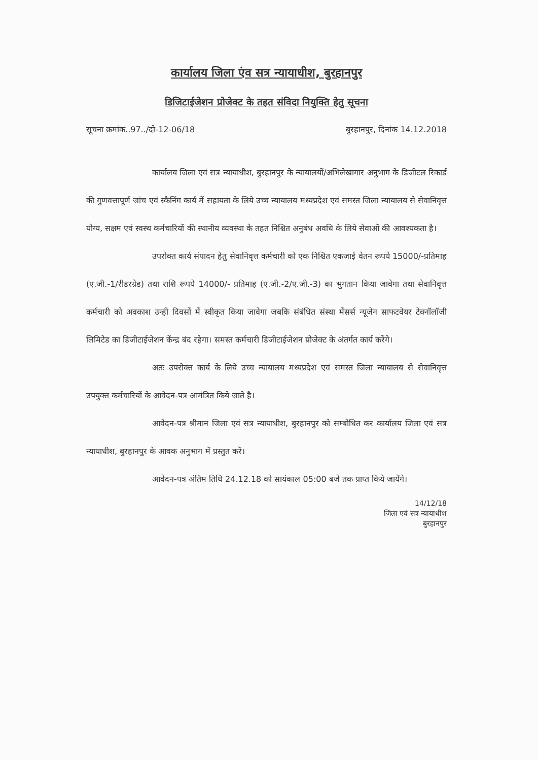कार्यालय जिला एंव सत्र न्यायाधीश, बुरहानपुर
डिजिटाईजेशन प्रोजेक्ट के तहत संविदा नियुक्ति हेतु सूचना
सूचना क्रमांक..97../दो-12-06/18 बुरहानपुर, दिनांक 14.12.2018
कार्यालय जिला एवं सत्र न्यायाधीश, बुरहानपुर के न्यायालयों/अभिलेखागार अनुभाग के डिजीटल रिकार्ड की गुणवत्तापूर्ण जांच एवं स्कैनिंग कार्य में सहायता के लिये उच्च न्यायालय मध्यप्रदेश एवं समस्त जिला न्यायालय से सेवानिवृत्त योग्य, सक्षम एवं स्वस्थ कर्मचारियों की स्थानीय व्यवस्था के तहत निश्चित अनुबंध अवधि के लिये सेवाओं की आवश्यकता है।
उपरोक्त कार्य संपादन हेतु सेवानिवृत्त कर्मचारी को एक निश्चित एकजाई वेतन रूपये 15000/-प्रतिमाह (ए.जी.-1/रीडरग्रेड) तथा राशि रूपये 14000/- प्रतिमाह (ए.जी.-2/ए.जी.-3) का भुगतान किया जावेगा तथा सेवानिवृत्त कर्मचारी को अवकाश उन्ही दिवसों में स्वीकृत किया जावेगा जबकि संबंधित संस्था मेंसर्स न्यूजेन साफटवेयर टेक्नॉलॉजी लिमिटेड का डिजीटाईजेशन केंन्द्र बंद रहेगा। समस्त कर्मचारी डिजीटाईजेशन प्रोजेक्ट के अंतर्गत कार्य करेंगे।
अतः उपरोक्त कार्य के लिये उच्च न्यायालय मध्यप्रदेश एवं समस्त जिला न्यायालय से सेवानिवृत्त उपयुक्त कर्मचारियों के आवेदन-पत्र आमंत्रित किये जाते है।
आवेदन-पत्र श्रीमान जिला एवं सत्र न्यायाधीश, बुरहानपुर को सम्बोधित कर कार्यालय जिला एवं सत्र न्यायाधीश, बुरहानपुर के आवक अनुभाग में प्रस्तुत करें।
आवेदन-पत्र अंतिम तिथि 24.12.18 को सायंकाल 05:00 बजे तक प्राप्त किये जायेंगे।
14/12/18
जिला एवं सत्र न्यायाधीश
बुरहानपुर